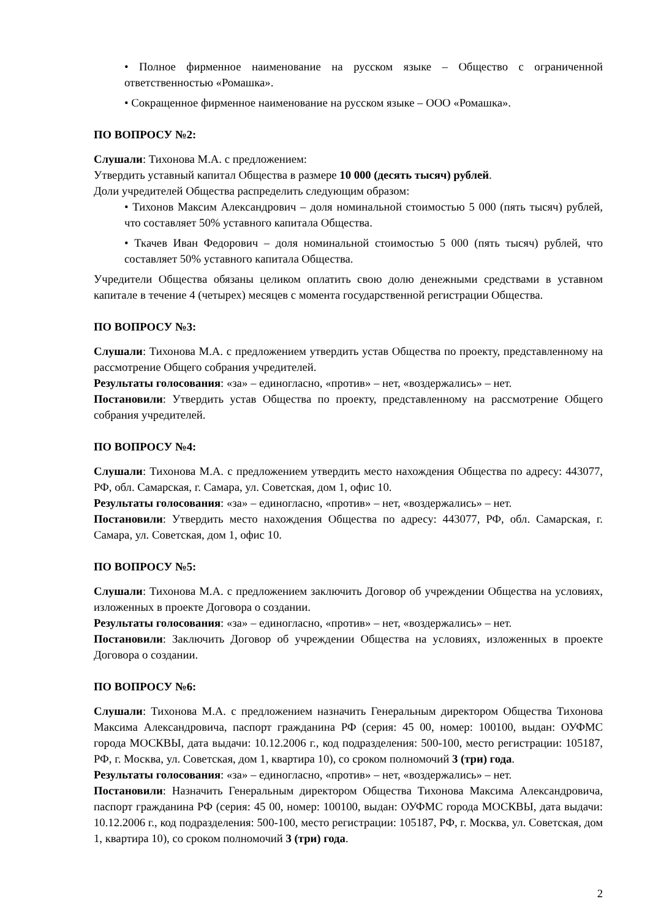• Полное фирменное наименование на русском языке – Общество с ограниченной ответственностью «Ромашка».
• Сокращенное фирменное наименование на русском языке – ООО «Ромашка».
ПО ВОПРОСУ №2:
Слушали: Тихонова М.А. с предложением:
Утвердить уставный капитал Общества в размере 10 000 (десять тысяч) рублей.
Доли учредителей Общества распределить следующим образом:
• Тихонов Максим Александрович – доля номинальной стоимостью 5 000 (пять тысяч) рублей, что составляет 50% уставного капитала Общества.
• Ткачев Иван Федорович – доля номинальной стоимостью 5 000 (пять тысяч) рублей, что составляет 50% уставного капитала Общества.
Учредители Общества обязаны целиком оплатить свою долю денежными средствами в уставном капитале в течение 4 (четырех) месяцев с момента государственной регистрации Общества.
ПО ВОПРОСУ №3:
Слушали: Тихонова М.А. с предложением утвердить устав Общества по проекту, представленному на рассмотрение Общего собрания учредителей.
Результаты голосования: «за» – единогласно, «против» – нет, «воздержались» – нет.
Постановили: Утвердить устав Общества по проекту, представленному на рассмотрение Общего собрания учредителей.
ПО ВОПРОСУ №4:
Слушали: Тихонова М.А. с предложением утвердить место нахождения Общества по адресу: 443077, РФ, обл. Самарская, г. Самара, ул. Советская, дом 1, офис 10.
Результаты голосования: «за» – единогласно, «против» – нет, «воздержались» – нет.
Постановили: Утвердить место нахождения Общества по адресу: 443077, РФ, обл. Самарская, г. Самара, ул. Советская, дом 1, офис 10.
ПО ВОПРОСУ №5:
Слушали: Тихонова М.А. с предложением заключить Договор об учреждении Общества на условиях, изложенных в проекте Договора о создании.
Результаты голосования: «за» – единогласно, «против» – нет, «воздержались» – нет.
Постановили: Заключить Договор об учреждении Общества на условиях, изложенных в проекте Договора о создании.
ПО ВОПРОСУ №6:
Слушали: Тихонова М.А. с предложением назначить Генеральным директором Общества Тихонова Максима Александровича, паспорт гражданина РФ (серия: 45 00, номер: 100100, выдан: ОУФМС города МОСКВЫ, дата выдачи: 10.12.2006 г., код подразделения: 500-100, место регистрации: 105187, РФ, г. Москва, ул. Советская, дом 1, квартира 10), со сроком полномочий 3 (три) года.
Результаты голосования: «за» – единогласно, «против» – нет, «воздержались» – нет.
Постановили: Назначить Генеральным директором Общества Тихонова Максима Александровича, паспорт гражданина РФ (серия: 45 00, номер: 100100, выдан: ОУФМС города МОСКВЫ, дата выдачи: 10.12.2006 г., код подразделения: 500-100, место регистрации: 105187, РФ, г. Москва, ул. Советская, дом 1, квартира 10), со сроком полномочий 3 (три) года.
2